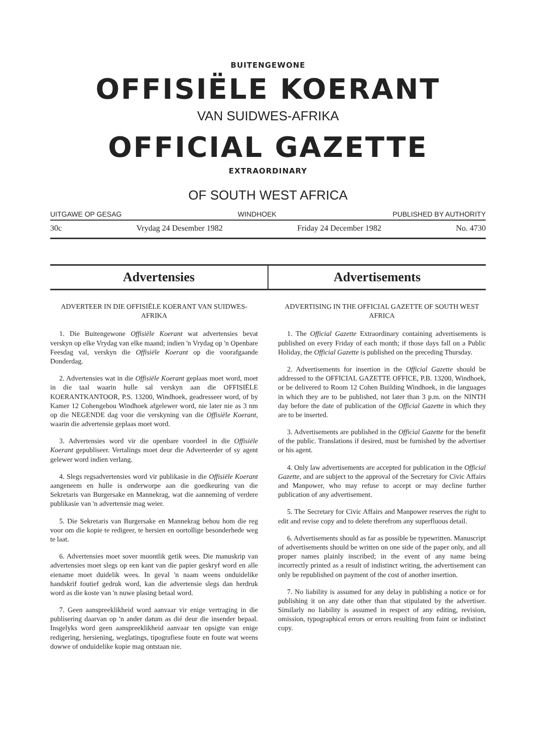BUITENGEWONE
OFFISIËLE KOERANT
VAN SUIDWES-AFRIKA
OFFICIAL GAZETTE
EXTRAORDINARY
OF SOUTH WEST AFRICA
UITGAWE OP GESAG WINDHOEK PUBLISHED BY AUTHORITY
30c Vrydag 24 Desember 1982 Friday 24 December 1982 No. 4730
Advertensies Advertisements
ADVERTEER IN DIE OFFISIËLE KOERANT VAN SUIDWES-AFRIKA
1. Die Buitengewone Offisiële Koerant wat advertensies bevat verskyn op elke Vrydag van elke maand; indien 'n Vrydag op 'n Openbare Feesdag val, verskyn die Offisiële Koerant op die voorafgaande Donderdag.
2. Advertensies wat in die Offisiële Koerant geplaas moet word, moet in die taal waarin hulle sal verskyn aan die OFFISIËLE KOERANTKANTOOR, P.S. 13200, Windhoek, geadresseer word, of by Kamer 12 Cohengebou Windhoek afgelewer word, nie later nie as 3 nm op die NEGENDE dag voor die verskyning van die Offisiële Koerant, waarin die advertensie geplaas moet word.
3. Advertensies word vir die openbare voordeel in die Offisiële Koerant gepubliseer. Vertalings moet deur die Adverteerder of sy agent gelewer word indien verlang.
4. Slegs regsadvertensies word vir publikasie in die Offisiële Koerant aangeneem en hulle is onderworpe aan die goedkeuring van die Sekretaris van Burgersake en Mannekrag, wat die aanneming of verdere publikasie van 'n advertensie mag weier.
5. Die Sekretaris van Burgersake en Mannekrag behou hom die reg voor om die kopie te redigeer, te hersien en oortollige besonderhede weg te laat.
6. Advertensies moet sover moontlik getik wees. Die manuskrip van advertensies moet slegs op een kant van die papier geskryf word en alle eiename moet duidelik wees. In geval 'n naam weens onduidelike handskrif foutief gedruk word, kan die advertensie slegs dan herdruk word as die koste van 'n nuwe plasing betaal word.
7. Geen aanspreeklikheid word aanvaar vir enige vertraging in die publisering daarvan op 'n ander datum as dié deur die insender bepaal. Insgelyks word geen aanspreeklikheid aanvaar ten opsigte van enige redigering, hersiening, weglatings, tipografiese foute en foute wat weens dowwe of onduidelike kopie mag ontstaan nie.
ADVERTISING IN THE OFFICIAL GAZETTE OF SOUTH WEST AFRICA
1. The Official Gazette Extraordinary containing advertisements is published on every Friday of each month; if those days fall on a Public Holiday, the Official Gazette is published on the preceding Thursday.
2. Advertisements for insertion in the Official Gazette should be addressed to the OFFICIAL GAZETTE OFFICE, P.B. 13200, Windhoek, or be delivered to Room 12 Cohen Building Windhoek, in die languages in which they are to be published, not later than 3 p.m. on the NINTH day before the date of publication of the Official Gazette in which they are to be inserted.
3. Advertisements are published in the Official Gazette for the benefit of the public. Translations if desired, must be furnished by the advertiser or his agent.
4. Only law advertisements are accepted for publication in the Official Gazette, and are subject to the approval of the Secretary for Civic Affairs and Manpower, who may refuse to accept or may decline further publication of any advertisement.
5. The Secretary for Civic Affairs and Manpower reserves the right to edit and revise copy and to delete therefrom any superfluous detail.
6. Advertisements should as far as possible be typewritten. Manuscript of advertisements should be written on one side of the paper only, and all proper names plainly inscribed; in the event of any name being incorrectly printed as a result of indistinct writing, the advertisement can only be republished on payment of the cost of another insertion.
7. No liability is assumed for any delay in publishing a notice or for publishing it on any date other than that stipulated by the advertiser. Similarly no liability is assumed in respect of any editing, revision, omission, typographical errors or errors resulting from faint or indistinct copy.